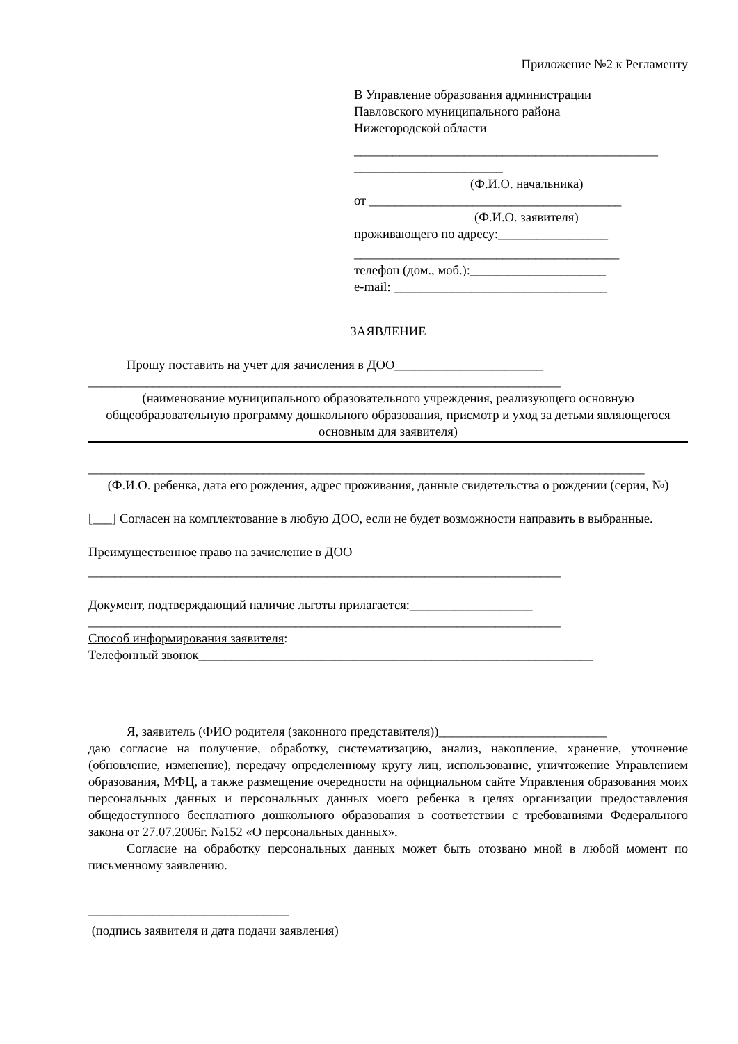Приложение №2 к Регламенту
В Управление образования администрации
Павловского муниципального района
Нижегородской области
_______________________________________________
_______________________
(Ф.И.О. начальника)
от _______________________________________
(Ф.И.О. заявителя)
проживающего по адресу:_________________
_________________________________________
телефон (дом., моб.):_____________________
e-mail: _________________________________
ЗАЯВЛЕНИЕ
Прошу поставить на учет для зачисления в ДОО_______________________
_________________________________________________________________________
(наименование муниципального образовательного учреждения, реализующего основную общеобразовательную программу дошкольного образования, присмотр и уход за детьми являющегося основным для заявителя)
______________________________________________________________________________________
(Ф.И.О. ребенка, дата его рождения, адрес проживания, данные свидетельства о рождении (серия, №)
[___] Согласен на комплектование в любую ДОО, если не будет возможности направить в выбранные.
Преимущественное право на зачисление в ДОО
_________________________________________________________________________
Документ, подтверждающий наличие льготы прилагается:___________________
_________________________________________________________________________
Способ информирования заявителя:
Телефонный звонок_____________________________________________________________
Я, заявитель (ФИО родителя (законного представителя))__________________________
даю согласие на получение, обработку, систематизацию, анализ, накопление, хранение, уточнение (обновление, изменение), передачу определенному кругу лиц, использование, уничтожение Управлением образования, МФЦ, а также размещение очередности на официальном сайте Управления образования моих персональных данных и персональных данных моего ребенка в целях организации предоставления общедоступного бесплатного дошкольного образования в соответствии с требованиями Федерального закона от 27.07.2006г. №152 «О персональных данных».
Согласие на обработку персональных данных может быть отозвано мной в любой момент по письменному заявлению.
_______________________________
(подпись заявителя и дата подачи заявления)